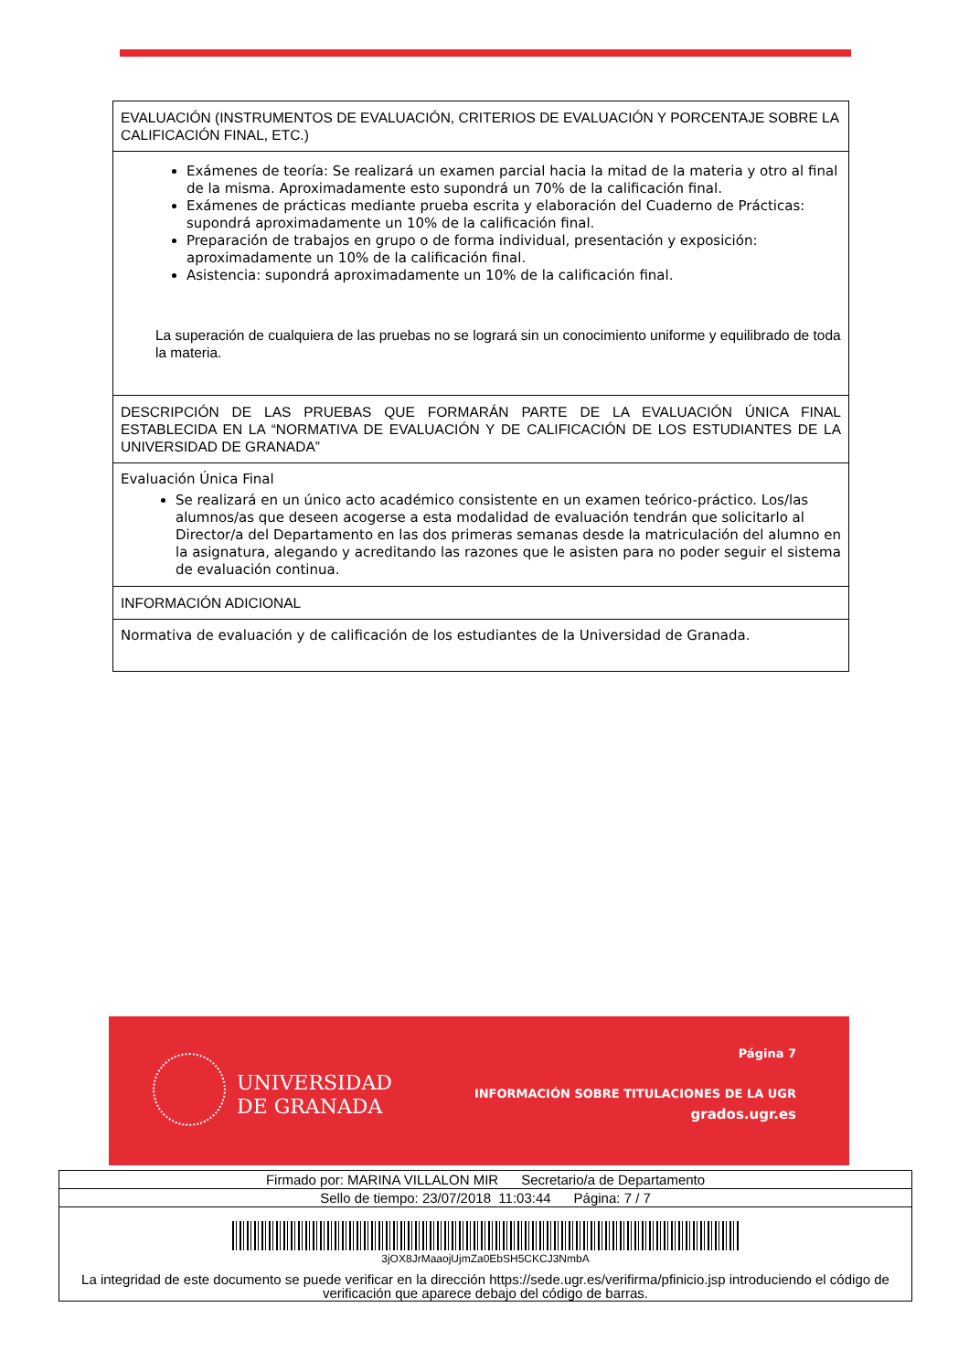| EVALUACIÓN (INSTRUMENTOS DE EVALUACIÓN, CRITERIOS DE EVALUACIÓN Y PORCENTAJE SOBRE LA CALIFICACIÓN FINAL, ETC.) |
| Exámenes de teoría: Se realizará un examen parcial hacia la mitad de la materia y otro al final de la misma. Aproximadamente esto supondrá un 70% de la calificación final. Exámenes de prácticas mediante prueba escrita y elaboración del Cuaderno de Prácticas: supondrá aproximadamente un 10% de la calificación final. Preparación de trabajos en grupo o de forma individual, presentación y exposición: aproximadamente un 10% de la calificación final. Asistencia: supondrá aproximadamente un 10% de la calificación final. La superación de cualquiera de las pruebas no se logrará sin un conocimiento uniforme y equilibrado de toda la materia. |
| DESCRIPCIÓN DE LAS PRUEBAS QUE FORMARÁN PARTE DE LA EVALUACIÓN ÚNICA FINAL ESTABLECIDA EN LA “NORMATIVA DE EVALUACIÓN Y DE CALIFICACIÓN DE LOS ESTUDIANTES DE LA UNIVERSIDAD DE GRANADA” |
| Evaluación Única Final Se realizará en un único acto académico consistente en un examen teórico-práctico. Los/las alumnos/as que deseen acogerse a esta modalidad de evaluación tendrán que solicitarlo al Director/a del Departamento en las dos primeras semanas desde la matriculación del alumno en la asignatura, alegando y acreditando las razones que le asisten para no poder seguir el sistema de evaluación continua. |
| INFORMACIÓN ADICIONAL |
| Normativa de evaluación y de calificación de los estudiantes de la Universidad de Granada. |
UNIVERSIDAD
DE GRANADA
Página 7
INFORMACIÓN SOBRE TITULACIONES DE LA UGR
grados.ugr.es
| Firmado por: MARINA VILLALON MIR Secretario/a de Departamento |
| Sello de tiempo: 23/07/2018 11:03:44 Página: 7 / 7 |
| 3jOX8JrMaaojUjmZa0EbSH5CKCJ3NmbA La integridad de este documento se puede verificar en la dirección https://sede.ugr.es/verifirma/pfinicio.jsp introduciendo el código de verificación que aparece debajo del código de barras. |